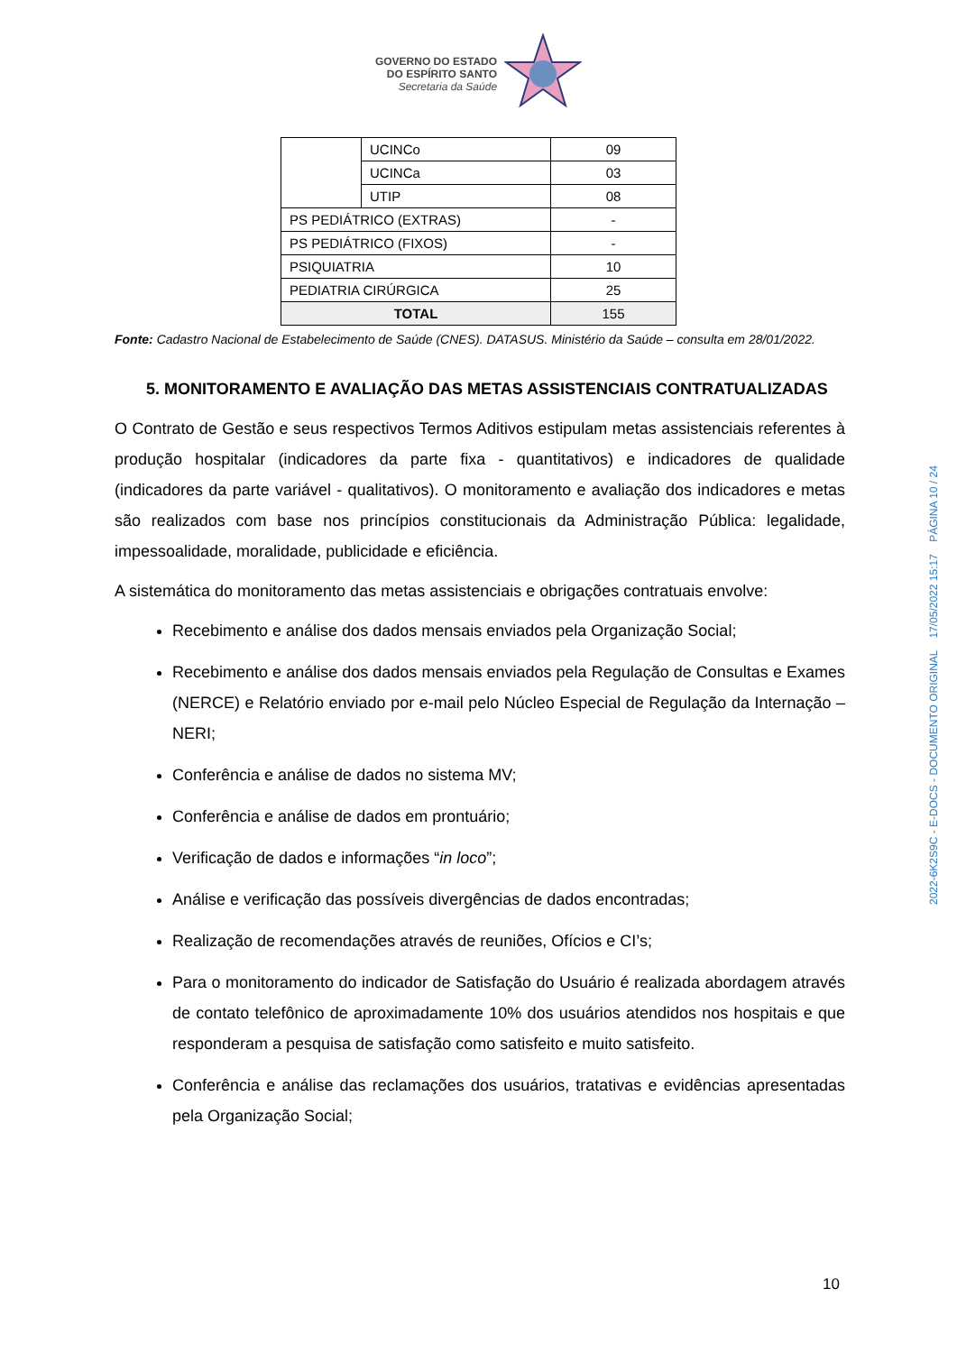GOVERNO DO ESTADO
DO ESPÍRITO SANTO
Secretaria da Saúde
| | UCINCo | 09 |
| | UCINCa | 03 |
| | UTIP | 08 |
| PS PEDIÁTRICO (EXTRAS) | | - |
| PS PEDIÁTRICO (FIXOS) | | - |
| PSIQUIATRIA | | 10 |
| PEDIATRIA CIRÚRGICA | | 25 |
| TOTAL | | 155 |
Fonte: Cadastro Nacional de Estabelecimento de Saúde (CNES). DATASUS. Ministério da Saúde – consulta em 28/01/2022.
5. MONITORAMENTO E AVALIAÇÃO DAS METAS ASSISTENCIAIS CONTRATUALIZADAS
O Contrato de Gestão e seus respectivos Termos Aditivos estipulam metas assistenciais referentes à produção hospitalar (indicadores da parte fixa - quantitativos) e indicadores de qualidade (indicadores da parte variável - qualitativos). O monitoramento e avaliação dos indicadores e metas são realizados com base nos princípios constitucionais da Administração Pública: legalidade, impessoalidade, moralidade, publicidade e eficiência.
A sistemática do monitoramento das metas assistenciais e obrigações contratuais envolve:
Recebimento e análise dos dados mensais enviados pela Organização Social;
Recebimento e análise dos dados mensais enviados pela Regulação de Consultas e Exames (NERCE) e Relatório enviado por e-mail pelo Núcleo Especial de Regulação da Internação – NERI;
Conferência e análise de dados no sistema MV;
Conferência e análise de dados em prontuário;
Verificação de dados e informações “in loco”;
Análise e verificação das possíveis divergências de dados encontradas;
Realização de recomendações através de reuniões, Ofícios e CI’s;
Para o monitoramento do indicador de Satisfação do Usuário é realizada abordagem através de contato telefônico de aproximadamente 10% dos usuários atendidos nos hospitais e que responderam a pesquisa de satisfação como satisfeito e muito satisfeito.
Conferência e análise das reclamações dos usuários, tratativas e evidências apresentadas pela Organização Social;
2022-6K2S9C - E-DOCS - DOCUMENTO ORIGINAL 17/05/2022 15:17 PÁGINA 10 / 24
10